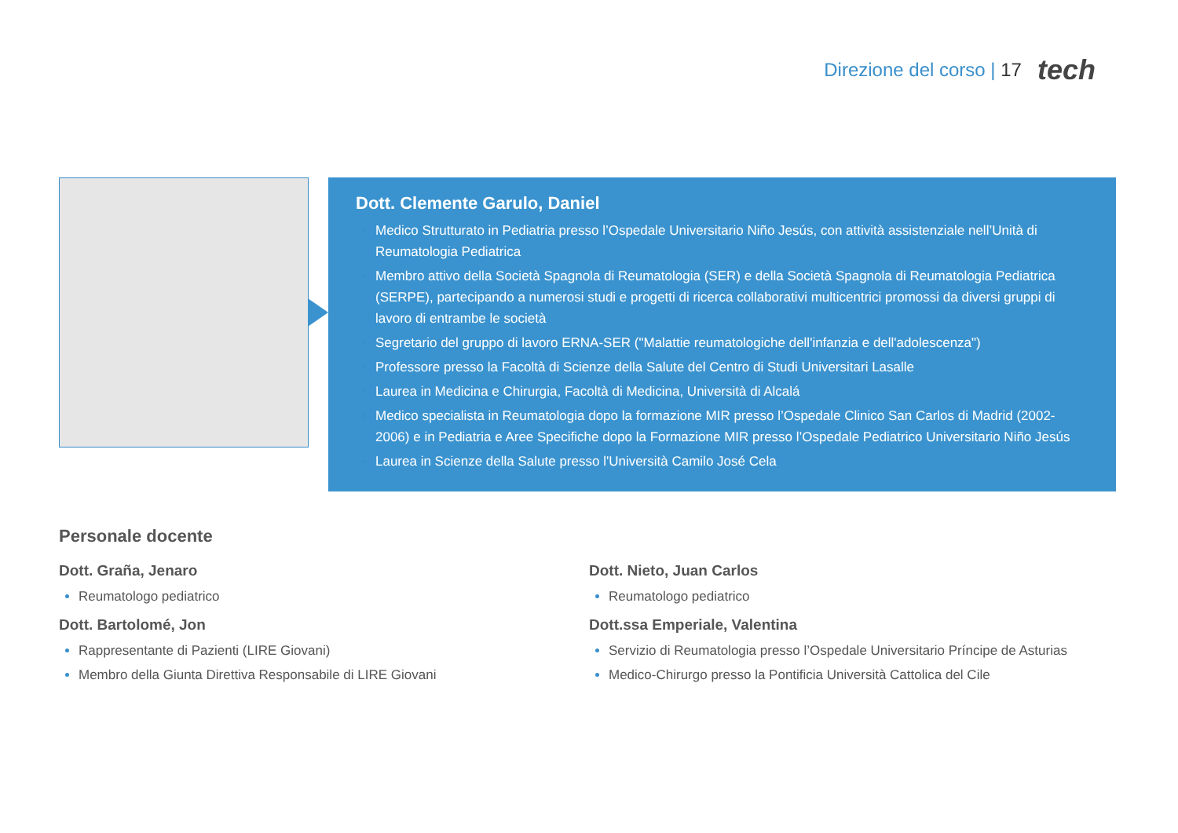Direzione del corso | 17 tech
Dott. Clemente Garulo, Daniel
Medico Strutturato in Pediatria presso l’Ospedale Universitario Niño Jesús, con attività assistenziale nell’Unità di Reumatologia Pediatrica
Membro attivo della Società Spagnola di Reumatologia (SER) e della Società Spagnola di Reumatologia Pediatrica (SERPE), partecipando a numerosi studi e progetti di ricerca collaborativi multicentrici promossi da diversi gruppi di lavoro di entrambe le società
Segretario del gruppo di lavoro ERNA-SER ("Malattie reumatologiche dell'infanzia e dell'adolescenza")
Professore presso la Facoltà di Scienze della Salute del Centro di Studi Universitari Lasalle
Laurea in Medicina e Chirurgia, Facoltà di Medicina, Università di Alcalá
Medico specialista in Reumatologia dopo la formazione MIR presso l’Ospedale Clinico San Carlos di Madrid (2002-2006) e in Pediatria e Aree Specifiche dopo la Formazione MIR presso l’Ospedale Pediatrico Universitario Niño Jesús
Laurea in Scienze della Salute presso l'Università Camilo José Cela
Personale docente
Dott. Graña, Jenaro
Reumatologo pediatrico
Dott. Bartolomé, Jon
Rappresentante di Pazienti (LIRE Giovani)
Membro della Giunta Direttiva Responsabile di LIRE Giovani
Dott. Nieto, Juan Carlos
Reumatologo pediatrico
Dott.ssa Emperiale, Valentina
Servizio di Reumatologia presso l’Ospedale Universitario Príncipe de Asturias
Medico-Chirurgo presso la Pontificia Università Cattolica del Cile